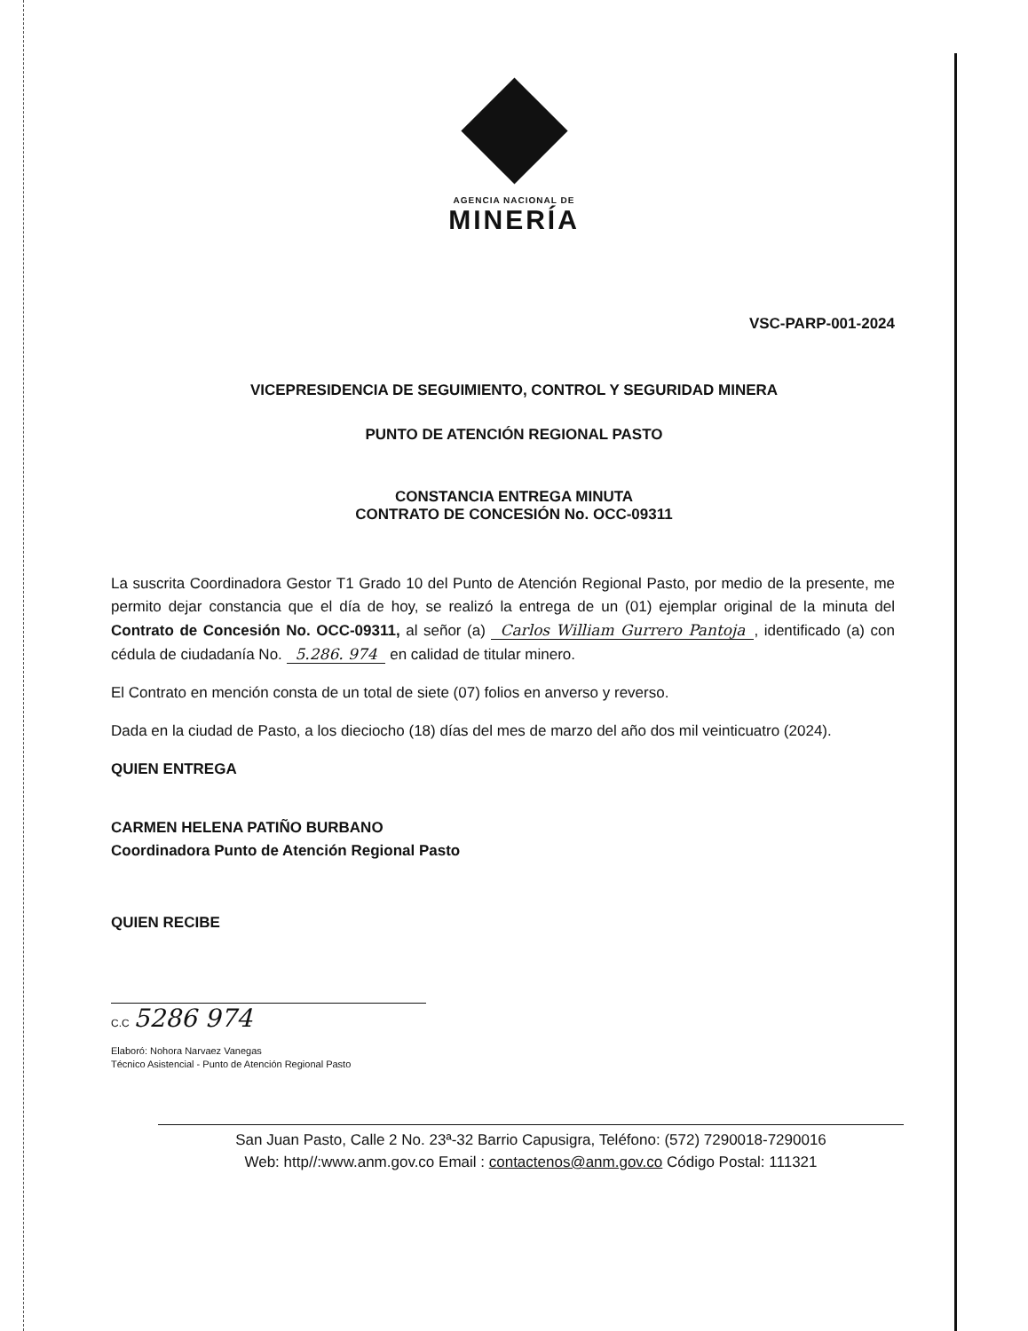AGENCIA NACIONAL DE
MINERÍA
VSC-PARP-001-2024
VICEPRESIDENCIA DE SEGUIMIENTO, CONTROL Y SEGURIDAD MINERA
PUNTO DE ATENCIÓN REGIONAL PASTO
CONSTANCIA ENTREGA MINUTA
CONTRATO DE CONCESIÓN No. OCC-09311
La suscrita Coordinadora Gestor T1 Grado 10 del Punto de Atención Regional Pasto, por medio de la presente, me permito dejar constancia que el día de hoy, se realizó la entrega de un (01) ejemplar original de la minuta del Contrato de Concesión No. OCC-09311, al señor (a) Carlos William Gurrero Pantoja, identificado (a) con cédula de ciudadanía No. 5.286. 974 en calidad de titular minero.
El Contrato en mención consta de un total de siete (07) folios en anverso y reverso.
Dada en la ciudad de Pasto, a los dieciocho (18) días del mes de marzo del año dos mil veinticuatro (2024).
QUIEN ENTREGA
CARMEN HELENA PATIÑO BURBANO
Coordinadora Punto de Atención Regional Pasto
QUIEN RECIBE
C.C 5286 974
Elaboró: Nohora Narvaez Vanegas
Técnico Asistencial - Punto de Atención Regional Pasto
San Juan Pasto, Calle 2 No. 23ª-32 Barrio Capusigra, Teléfono: (572) 7290018-7290016
Web: http//:www.anm.gov.co Email : contactenos@anm.gov.co Código Postal: 111321